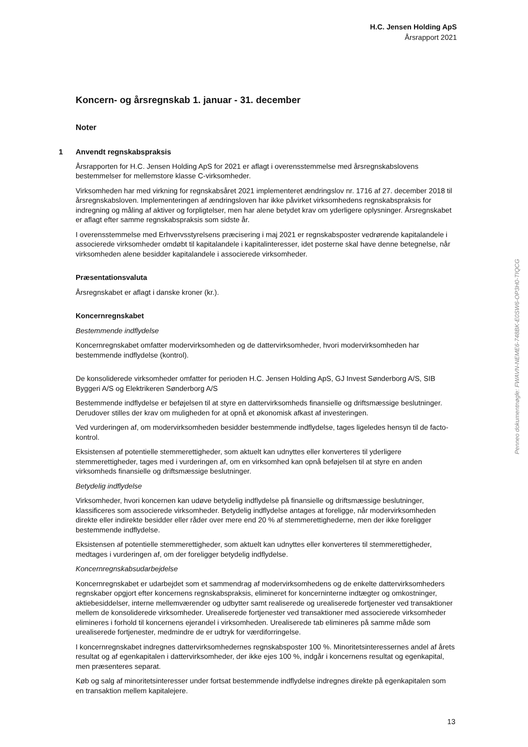H.C. Jensen Holding ApS
Årsrapport 2021
Koncern- og årsregnskab 1. januar - 31. december
Noter
1 Anvendt regnskabspraksis
Årsrapporten for H.C. Jensen Holding ApS for 2021 er aflagt i overensstemmelse med årsregnskabslovens bestemmelser for mellemstore klasse C-virksomheder.
Virksomheden har med virkning for regnskabsåret 2021 implementeret ændringslov nr. 1716 af 27. december 2018 til årsregnskabsloven. Implementeringen af ændringsloven har ikke påvirket virksomhedens regnskabspraksis for indregning og måling af aktiver og forpligtelser, men har alene betydet krav om yderligere oplysninger. Årsregnskabet er aflagt efter samme regnskabspraksis som sidste år.
I overensstemmelse med Erhvervsstyrelsens præcisering i maj 2021 er regnskabsposter vedrørende kapitalandele i associerede virksomheder omdøbt til kapitalandele i kapitalinteresser, idet posterne skal have denne betegnelse, når virksomheden alene besidder kapitalandele i associerede virksomheder.
Præsentationsvaluta
Årsregnskabet er aflagt i danske kroner (kr.).
Koncernregnskabet
Bestemmende indflydelse
Koncernregnskabet omfatter modervirksomheden og de dattervirksomheder, hvori modervirksomheden har bestemmende indflydelse (kontrol).
De konsoliderede virksomheder omfatter for perioden H.C. Jensen Holding ApS, GJ Invest Sønderborg A/S, SIB Byggeri A/S og Elektrikeren Sønderborg A/S
Bestemmende indflydelse er beføjelsen til at styre en dattervirksomheds finansielle og driftsmæssige beslutninger. Derudover stilles der krav om muligheden for at opnå et økonomisk afkast af investeringen.
Ved vurderingen af, om modervirksomheden besidder bestemmende indflydelse, tages ligeledes hensyn til de facto-kontrol.
Eksistensen af potentielle stemmerettigheder, som aktuelt kan udnyttes eller konverteres til yderligere stemmerettigheder, tages med i vurderingen af, om en virksomhed kan opnå beføjelsen til at styre en anden virksomheds finansielle og driftsmæssige beslutninger.
Betydelig indflydelse
Virksomheder, hvori koncernen kan udøve betydelig indflydelse på finansielle og driftsmæssige beslutninger, klassificeres som associerede virksomheder. Betydelig indflydelse antages at foreligge, når modervirksomheden direkte eller indirekte besidder eller råder over mere end 20 % af stemmerettighederne, men der ikke foreligger bestemmende indflydelse.
Eksistensen af potentielle stemmerettigheder, som aktuelt kan udnyttes eller konverteres til stemmerettigheder, medtages i vurderingen af, om der foreligger betydelig indflydelse.
Koncernregnskabsudarbejdelse
Koncernregnskabet er udarbejdet som et sammendrag af modervirksomhedens og de enkelte dattervirksomheders regnskaber opgjort efter koncernens regnskabspraksis, elimineret for koncerninterne indtægter og omkostninger, aktiebesiddelser, interne mellemværender og udbytter samt realiserede og urealiserede fortjenester ved transaktioner mellem de konsoliderede virksomheder. Urealiserede fortjenester ved transaktioner med associerede virksomheder elimineres i forhold til koncernens ejerandel i virksomheden. Urealiserede tab elimineres på samme måde som urealiserede fortjenester, medmindre de er udtryk for værdiforringelse.
I koncernregnskabet indregnes dattervirksomhedernes regnskabsposter 100 %. Minoritetsinteressernes andel af årets resultat og af egenkapitalen i dattervirksomheder, der ikke ejes 100 %, indgår i koncernens resultat og egenkapital, men præsenteres separat.
Køb og salg af minoritetsinteresser under fortsat bestemmende indflydelse indregnes direkte på egenkapitalen som en transaktion mellem kapitalejere.
13
Penneo dokumentnøgle: FWAVN-NEME6-748BK-E0SW6-OP3H0-TIQCG